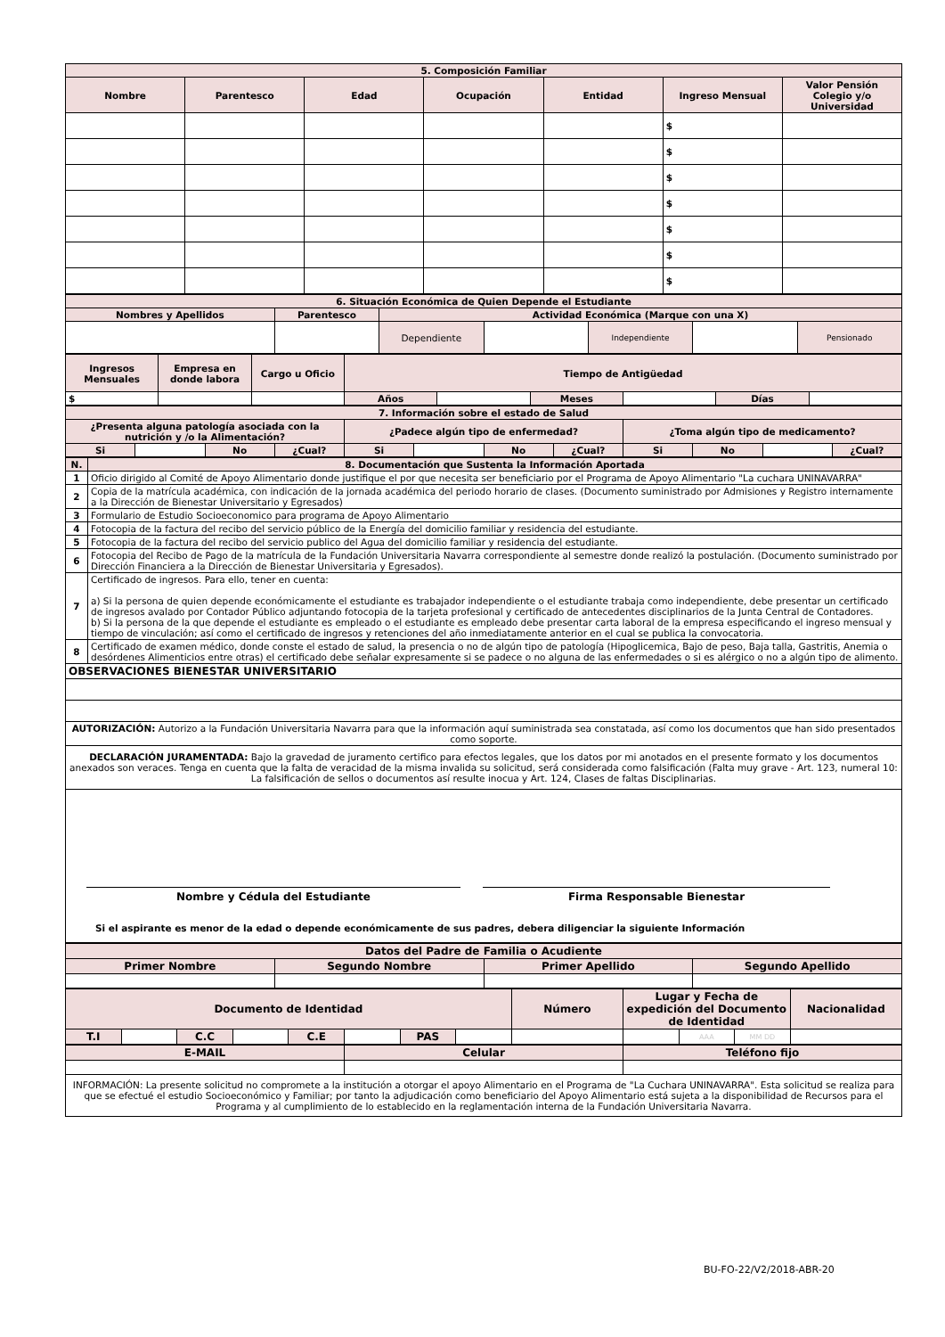| 5. Composición Familiar | | | | | | |
| --- | --- | --- | --- | --- | --- | --- |
| Nombre | Parentesco | Edad | Ocupación | Entidad | Ingreso Mensual | Valor Pensión Colegio y/o Universidad |
| | | | | | $ | |
| | | | | | $ | |
| | | | | | $ | |
| | | | | | $ | |
| | | | | | $ | |
| | | | | | $ | |
| | | | | | $ | |
| 6. Situación Económica de Quien Depende el Estudiante | | | | | | |
| --- | --- | --- | --- | --- | --- | --- |
| Nombres y Apellidos | Parentesco | Actividad Económica (Marque con una X) | | | | |
| | | Dependiente | | Independiente | | Pensionado |
| Ingresos Mensuales | Empresa en donde labora | Cargo u Oficio | Tiempo de Antigüedad | | | | | |
| --- | --- | --- | --- | --- | --- | --- | --- | --- |
| $ | | | Años | | Meses | | Días | |
| 7. Información sobre el estado de Salud | | | | | | | | | | | |
| --- | --- | --- | --- | --- | --- | --- | --- | --- | --- | --- | --- |
| ¿Presenta alguna patología asociada con la nutrición y /o la Alimentación? | | | | ¿Padece algún tipo de enfermedad? | | | | ¿Toma algún tipo de medicamento? | | | |
| Si | | No | ¿Cual? | Si | | No | ¿Cual? | Si | No | | ¿Cual? |
| N. | 8. Documentación que Sustenta la Información Aportada |
| --- | --- |
| 1 | Oficio dirigido al Comité de Apoyo Alimentario donde justifique el por que necesita ser beneficiario por el Programa de Apoyo Alimentario "La cuchara UNINAVARRA" |
| 2 | Copia de la matrícula académica, con indicación de la jornada académica del periodo horario de clases. (Documento suministrado por Admisiones y Registro internamente a la Dirección de Bienestar Universitario y Egresados) |
| 3 | Formulario de Estudio Socioeconomico para programa de Apoyo Alimentario |
| 4 | Fotocopia de la factura del recibo del servicio público de la Energía del domicilio familiar y residencia del estudiante. |
| 5 | Fotocopia de la factura del recibo del servicio publico del Agua del domicilio familiar y residencia del estudiante. |
| 6 | Fotocopia del Recibo de Pago de la matrícula de la Fundación Universitaria Navarra correspondiente al semestre donde realizó la postulación. (Documento suministrado por Dirección Financiera a la Dirección de Bienestar Universitaria y Egresados). |
| 7 | Certificado de ingresos. Para ello, tener en cuenta: a) Si la persona de quien depende económicamente el estudiante es trabajador independiente o el estudiante trabaja como independiente, debe presentar un certificado de ingresos avalado por Contador Público adjuntando fotocopia de la tarjeta profesional y certificado de antecedentes disciplinarios de la Junta Central de Contadores. b) Si la persona de la que depende el estudiante es empleado o el estudiante es empleado debe presentar carta laboral de la empresa especificando el ingreso mensual y tiempo de vinculación; así como el certificado de ingresos y retenciones del año inmediatamente anterior en el cual se publica la convocatoria. |
| 8 | Certificado de examen médico, donde conste el estado de salud, la presencia o no de algún tipo de patología (Hipoglicemica, Bajo de peso, Baja talla, Gastritis, Anemia o desórdenes Alimenticios entre otras) el certificado debe señalar expresamente si se padece o no alguna de las enfermedades o si es alérgico o no a algún tipo de alimento. |
| OBSERVACIONES BIENESTAR UNIVERSITARIO | |
| AUTORIZACIÓN: Autorizo a la Fundación Universitaria Navarra para que la información aquí suministrada sea constatada, así como los documentos que han sido presentados como soporte. | |
| DECLARACIÓN JURAMENTADA: Bajo la gravedad de juramento certifico para efectos legales, que los datos por mi anotados en el presente formato y los documentos anexados son veraces. Tenga en cuenta que la falta de veracidad de la misma invalida su solicitud, será considerada como falsificación (Falta muy grave - Art. 123, numeral 10: La falsificación de sellos o documentos así resulte inocua y Art. 124, Clases de faltas Disciplinarias. | |
| Nombre y Cédula del Estudiante Firma Responsable Bienestar Si el aspirante es menor de la edad o depende económicamente de sus padres, debera diligenciar la siguiente Información | |
| Datos del Padre de Familia o Acudiente | | | |
| --- | --- | --- | --- |
| Primer Nombre | Segundo Nombre | Primer Apellido | Segundo Apellido |
| Documento de Identidad | | | | | | | | Número | Lugar y Fecha de expedición del Documento de Identidad | | | Nacionalidad |
| --- | --- | --- | --- | --- | --- | --- | --- | --- | --- | --- | --- | --- |
| T.I | | C.C | | C.E | | PAS | | | | AAA | MM DD | |
| E-MAIL | Celular | Teléfono fijo |
| --- | --- | --- |
| INFORMACIÓN: La presente solicitud no compromete a la institución a otorgar el apoyo Alimentario en el Programa de "La Cuchara UNINAVARRA". Esta solicitud se realiza para que se efectué el estudio Socioeconómico y Familiar; por tanto la adjudicación como beneficiario del Apoyo Alimentario está sujeta a la disponibilidad de Recursos para el Programa y al cumplimiento de lo establecido en la reglamentación interna de la Fundación Universitaria Navarra. | | |
BU-FO-22/V2/2018-ABR-20